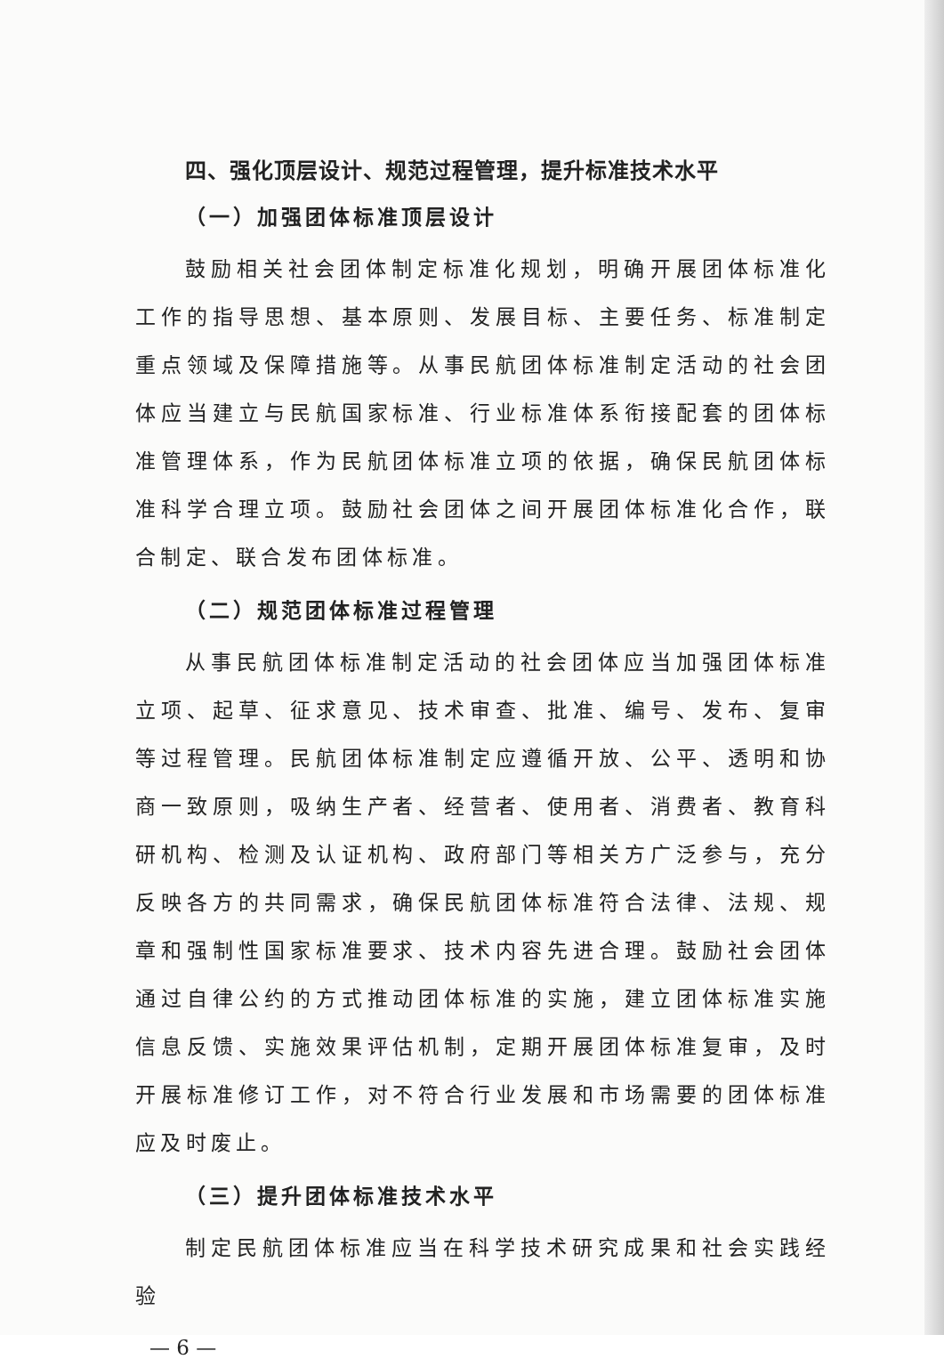四、强化顶层设计、规范过程管理，提升标准技术水平
（一）加强团体标准顶层设计
鼓励相关社会团体制定标准化规划，明确开展团体标准化工作的指导思想、基本原则、发展目标、主要任务、标准制定重点领域及保障措施等。从事民航团体标准制定活动的社会团体应当建立与民航国家标准、行业标准体系衔接配套的团体标准管理体系，作为民航团体标准立项的依据，确保民航团体标准科学合理立项。鼓励社会团体之间开展团体标准化合作，联合制定、联合发布团体标准。
（二）规范团体标准过程管理
从事民航团体标准制定活动的社会团体应当加强团体标准立项、起草、征求意见、技术审查、批准、编号、发布、复审等过程管理。民航团体标准制定应遵循开放、公平、透明和协商一致原则，吸纳生产者、经营者、使用者、消费者、教育科研机构、检测及认证机构、政府部门等相关方广泛参与，充分反映各方的共同需求，确保民航团体标准符合法律、法规、规章和强制性国家标准要求、技术内容先进合理。鼓励社会团体通过自律公约的方式推动团体标准的实施，建立团体标准实施信息反馈、实施效果评估机制，定期开展团体标准复审，及时开展标准修订工作，对不符合行业发展和市场需要的团体标准应及时废止。
（三）提升团体标准技术水平
制定民航团体标准应当在科学技术研究成果和社会实践经验
— 6 —